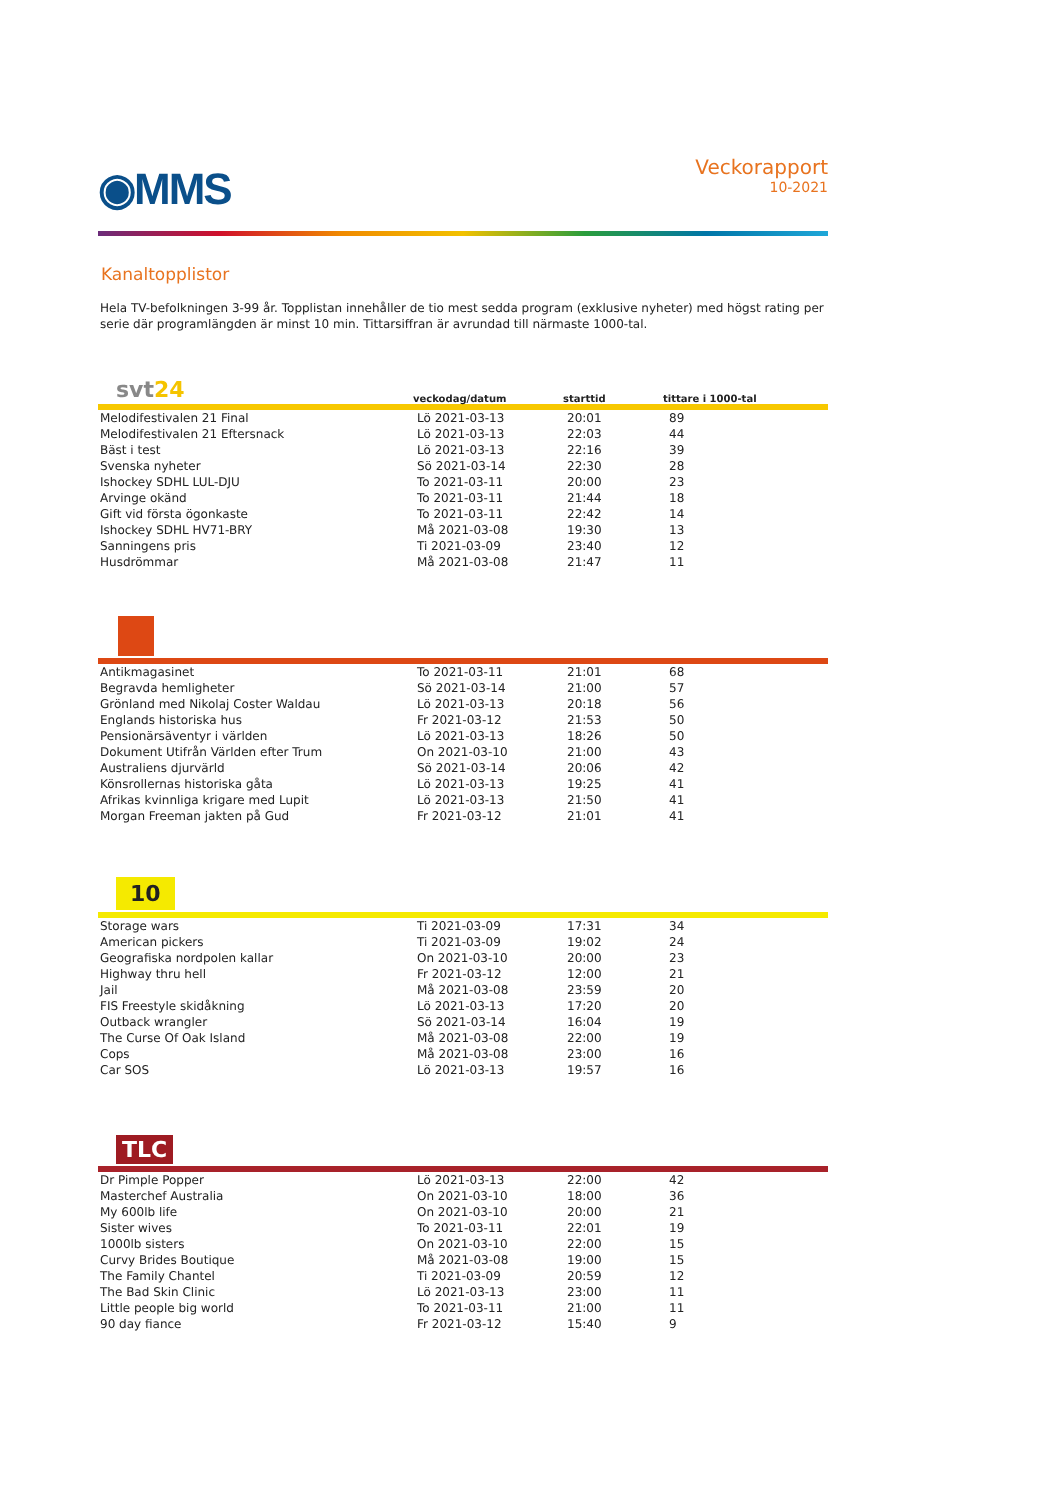◉MMS
Veckorapport
10-2021
Kanaltopplistor
Hela TV-befolkningen 3-99 år. Topplistan innehåller de tio mest sedda program (exklusive nyheter) med högst rating per serie där programlängden är minst 10 min. Tittarsiffran är avrundad till närmaste 1000-tal.
svt24 veckodag/datum starttid tittare i 1000-tal
| Melodifestivalen 21 Final | Lö 2021-03-13 | 20:01 | 89 |
| Melodifestivalen 21 Eftersnack | Lö 2021-03-13 | 22:03 | 44 |
| Bäst i test | Lö 2021-03-13 | 22:16 | 39 |
| Svenska nyheter | Sö 2021-03-14 | 22:30 | 28 |
| Ishockey SDHL LUL-DJU | To 2021-03-11 | 20:00 | 23 |
| Arvinge okänd | To 2021-03-11 | 21:44 | 18 |
| Gift vid första ögonkaste | To 2021-03-11 | 22:42 | 14 |
| Ishockey SDHL HV71-BRY | Må 2021-03-08 | 19:30 | 13 |
| Sanningens pris | Ti 2021-03-09 | 23:40 | 12 |
| Husdrömmar | Må 2021-03-08 | 21:47 | 11 |
| Antikmagasinet | To 2021-03-11 | 21:01 | 68 |
| Begravda hemligheter | Sö 2021-03-14 | 21:00 | 57 |
| Grönland med Nikolaj Coster Waldau | Lö 2021-03-13 | 20:18 | 56 |
| Englands historiska hus | Fr 2021-03-12 | 21:53 | 50 |
| Pensionärsäventyr i världen | Lö 2021-03-13 | 18:26 | 50 |
| Dokument Utifrån Världen efter Trum | On 2021-03-10 | 21:00 | 43 |
| Australiens djurvärld | Sö 2021-03-14 | 20:06 | 42 |
| Könsrollernas historiska gåta | Lö 2021-03-13 | 19:25 | 41 |
| Afrikas kvinnliga krigare med Lupit | Lö 2021-03-13 | 21:50 | 41 |
| Morgan Freeman jakten på Gud | Fr 2021-03-12 | 21:01 | 41 |
10
| Storage wars | Ti 2021-03-09 | 17:31 | 34 |
| American pickers | Ti 2021-03-09 | 19:02 | 24 |
| Geografiska nordpolen kallar | On 2021-03-10 | 20:00 | 23 |
| Highway thru hell | Fr 2021-03-12 | 12:00 | 21 |
| Jail | Må 2021-03-08 | 23:59 | 20 |
| FIS Freestyle skidåkning | Lö 2021-03-13 | 17:20 | 20 |
| Outback wrangler | Sö 2021-03-14 | 16:04 | 19 |
| The Curse Of Oak Island | Må 2021-03-08 | 22:00 | 19 |
| Cops | Må 2021-03-08 | 23:00 | 16 |
| Car SOS | Lö 2021-03-13 | 19:57 | 16 |
TLC
| Dr Pimple Popper | Lö 2021-03-13 | 22:00 | 42 |
| Masterchef Australia | On 2021-03-10 | 18:00 | 36 |
| My 600lb life | On 2021-03-10 | 20:00 | 21 |
| Sister wives | To 2021-03-11 | 22:01 | 19 |
| 1000lb sisters | On 2021-03-10 | 22:00 | 15 |
| Curvy Brides Boutique | Må 2021-03-08 | 19:00 | 15 |
| The Family Chantel | Ti 2021-03-09 | 20:59 | 12 |
| The Bad Skin Clinic | Lö 2021-03-13 | 23:00 | 11 |
| Little people big world | To 2021-03-11 | 21:00 | 11 |
| 90 day fiance | Fr 2021-03-12 | 15:40 | 9 |